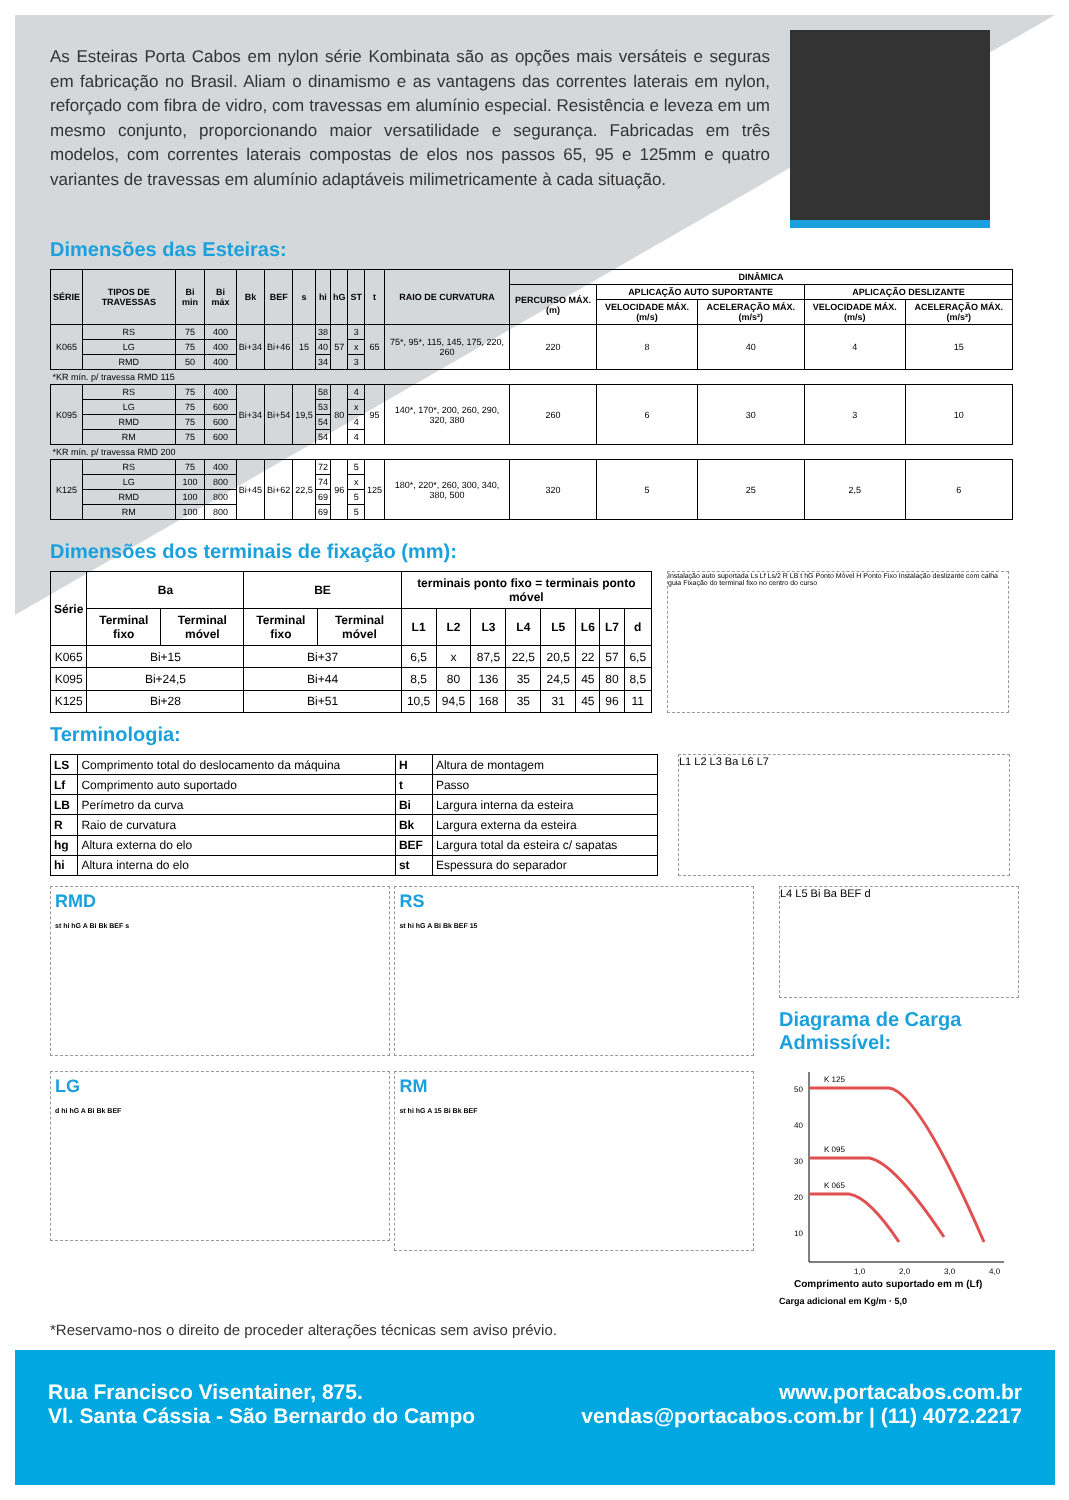As Esteiras Porta Cabos em nylon série Kombinata são as opções mais versáteis e seguras em fabricação no Brasil. Aliam o dinamismo e as vantagens das correntes laterais em nylon, reforçado com fibra de vidro, com travessas em alumínio especial. Resistência e leveza em um mesmo conjunto, proporcionando maior versatilidade e segurança. Fabricadas em três modelos, com correntes laterais compostas de elos nos passos 65, 95 e 125mm e quatro variantes de travessas em alumínio adaptáveis milimetricamente à cada situação.
Dimensões das Esteiras:
| SÉRIE | TIPOS DE TRAVESSAS | Bi min | Bi máx | Bk | BEF | s | hi | hG | ST | t | RAIO DE CURVATURA | DINÂMICA | | | | |
| --- | --- | --- | --- | --- | --- | --- | --- | --- | --- | --- | --- | --- | --- | --- | --- | --- |
| | | | | | | | | | | | | PERCURSO MÁX. (m) | APLICAÇÃO AUTO SUPORTANTE | | APLICAÇÃO DESLIZANTE | |
| | | | | | | | | | | | | | VELOCIDADE MÁX. (m/s) | ACELERAÇÃO MÁX. (m/s²) | VELOCIDADE MÁX. (m/s) | ACELERAÇÃO MÁX. (m/s²) |
| K065 | RS | 75 | 400 | Bi+34 | Bi+46 | 15 | 38 | 57 | 3 | 65 | 75*, 95*, 115, 145, 175, 220, 260 | 220 | 8 | 40 | 4 | 15 |
| | LG | 75 | 400 | | | | 40 | | x | | | | | | | |
| | RMD | 50 | 400 | | | | 34 | | 3 | | | | | | | |
| *KR mín. p/ travessa RMD 115 | | | | | | | | | | | | | | | | |
| K095 | RS | 75 | 400 | Bi+34 | Bi+54 | 19,5 | 58 | 80 | 4 | 95 | 140*, 170*, 200, 260, 290, 320, 380 | 260 | 6 | 30 | 3 | 10 |
| | LG | 75 | 600 | | | | 53 | | x | | | | | | | |
| | RMD | 75 | 600 | | | | 54 | | 4 | | | | | | | |
| | RM | 75 | 600 | | | | 54 | | 4 | | | | | | | |
| *KR mín. p/ travessa RMD 200 | | | | | | | | | | | | | | | | |
| K125 | RS | 75 | 400 | Bi+45 | Bi+62 | 22,5 | 72 | 96 | 5 | 125 | 180*, 220*, 260, 300, 340, 380, 500 | 320 | 5 | 25 | 2,5 | 6 |
| | LG | 100 | 800 | | | | 74 | | x | | | | | | | |
| | RMD | 100 | 800 | | | | 69 | | 5 | | | | | | | |
| | RM | 100 | 800 | | | | 69 | | 5 | | | | | | | |
Dimensões dos terminais de fixação (mm):
| Série | Ba | | BE | | terminais ponto fixo = terminais ponto móvel | | | | | | | |
| --- | --- | --- | --- | --- | --- | --- | --- | --- | --- | --- | --- | --- |
| | Terminal fixo | Terminal móvel | Terminal fixo | Terminal móvel | L1 | L2 | L3 | L4 | L5 | L6 | L7 | d |
| K065 | Bi+15 | | Bi+37 | | 6,5 | x | 87,5 | 22,5 | 20,5 | 22 | 57 | 6,5 |
| K095 | Bi+24,5 | | Bi+44 | | 8,5 | 80 | 136 | 35 | 24,5 | 45 | 80 | 8,5 |
| K125 | Bi+28 | | Bi+51 | | 10,5 | 94,5 | 168 | 35 | 31 | 45 | 96 | 11 |
Instalação auto suportada Ls Lf Ls/2 R LB t hG Ponto Móvel H Ponto Fixo Instalação deslizante com calha guia Fixação do terminal fixo no centro do curso
Terminologia:
| LS | Comprimento total do deslocamento da máquina | H | Altura de montagem |
| Lf | Comprimento auto suportado | t | Passo |
| LB | Perímetro da curva | Bi | Largura interna da esteira |
| R | Raio de curvatura | Bk | Largura externa da esteira |
| hg | Altura externa do elo | BEF | Largura total da esteira c/ sapatas |
| hi | Altura interna do elo | st | Espessura do separador |
L1 L2 L3 Ba L6 L7
RMD
st hi hG A Bi Bk BEF s
RS
st hi hG A Bi Bk BEF 15
LG
d hi hG A Bi Bk BEF
RM
st hi hG A 15 Bi Bk BEF
L4 L5 Bi Ba BEF d
Diagrama de Carga Admissível:
50
40
30
20
10
K 125
K 095
K 065
1,0
2,0
3,0
4,0
Comprimento auto suportado em m (Lf)
Carga adicional em Kg/m · 5,0
*Reservamo-nos o direito de proceder alterações técnicas sem aviso prévio.
Rua Francisco Visentainer, 875.
Vl. Santa Cássia - São Bernardo do Campo
www.portacabos.com.br
vendas@portacabos.com.br | (11) 4072.2217